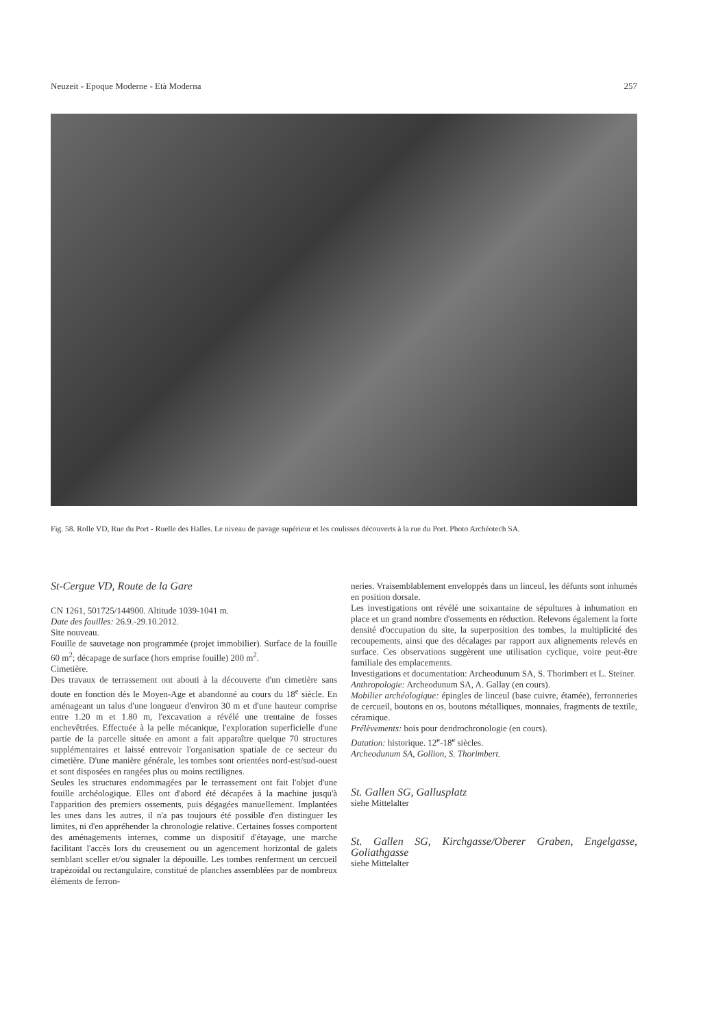Neuzeit - Epoque Moderne - Età Moderna 257
Fig. 58. Rolle VD, Rue du Port - Ruelle des Halles. Le niveau de pavage supérieur et les coulisses découverts à la rue du Port. Photo Archéotech SA.
St-Cergue VD, Route de la Gare
CN 1261, 501725/144900. Altitude 1039-1041 m.
Date des fouilles: 26.9.-29.10.2012.
Site nouveau.
Fouille de sauvetage non programmée (projet immobilier). Surface de la fouille 60 m<sup>2</sup>; décapage de surface (hors emprise fouille) 200 m<sup>2</sup>.
Cimetière.
Des travaux de terrassement ont abouti à la découverte d'un cimetière sans doute en fonction dès le Moyen-Age et abandonné au cours du 18<sup>e</sup> siècle. En aménageant un talus d'une longueur d'environ 30 m et d'une hauteur comprise entre 1.20 m et 1.80 m, l'excavation a révélé une trentaine de fosses enchevêtrées. Effectuée à la pelle mécanique, l'exploration superficielle d'une partie de la parcelle située en amont a fait apparaître quelque 70 structures supplémentaires et laissé entrevoir l'organisation spatiale de ce secteur du cimetière. D'une manière générale, les tombes sont orientées nord-est/sud-ouest et sont disposées en rangées plus ou moins rectilignes.
Seules les structures endommagées par le terrassement ont fait l'objet d'une fouille archéologique. Elles ont d'abord été décapées à la machine jusqu'à l'apparition des premiers ossements, puis dégagées manuellement. Implantées les unes dans les autres, il n'a pas toujours été possible d'en distinguer les limites, ni d'en appréhender la chronologie relative. Certaines fosses comportent des aménagements internes, comme un dispositif d'étayage, une marche facilitant l'accès lors du creusement ou un agencement horizontal de galets semblant sceller et/ou signaler la dépouille. Les tombes renferment un cercueil trapézoïdal ou rectangulaire, constitué de planches assemblées par de nombreux éléments de ferron-
neries. Vraisemblablement enveloppés dans un linceul, les défunts sont inhumés en position dorsale.
Les investigations ont révélé une soixantaine de sépultures à inhumation en place et un grand nombre d'ossements en réduction. Relevons également la forte densité d'occupation du site, la superposition des tombes, la multiplicité des recoupements, ainsi que des décalages par rapport aux alignements relevés en surface. Ces observations suggèrent une utilisation cyclique, voire peut-être familiale des emplacements.
Investigations et documentation: Archeodunum SA, S. Thorimbert et L. Steiner.
Anthropologie: Archeodunum SA, A. Gallay (en cours).
Mobilier archéologique: épingles de linceul (base cuivre, étamée), ferronneries de cercueil, boutons en os, boutons métalliques, monnaies, fragments de textile, céramique.
Prélèvements: bois pour dendrochronologie (en cours).
Datation: historique. 12<sup>e</sup>-18<sup>e</sup> siècles.
Archeodunum SA, Gollion, S. Thorimbert.
St. Gallen SG, Gallusplatz
siehe Mittelalter
St. Gallen SG, Kirchgasse/Oberer Graben, Engelgasse, Goliathgasse
siehe Mittelalter